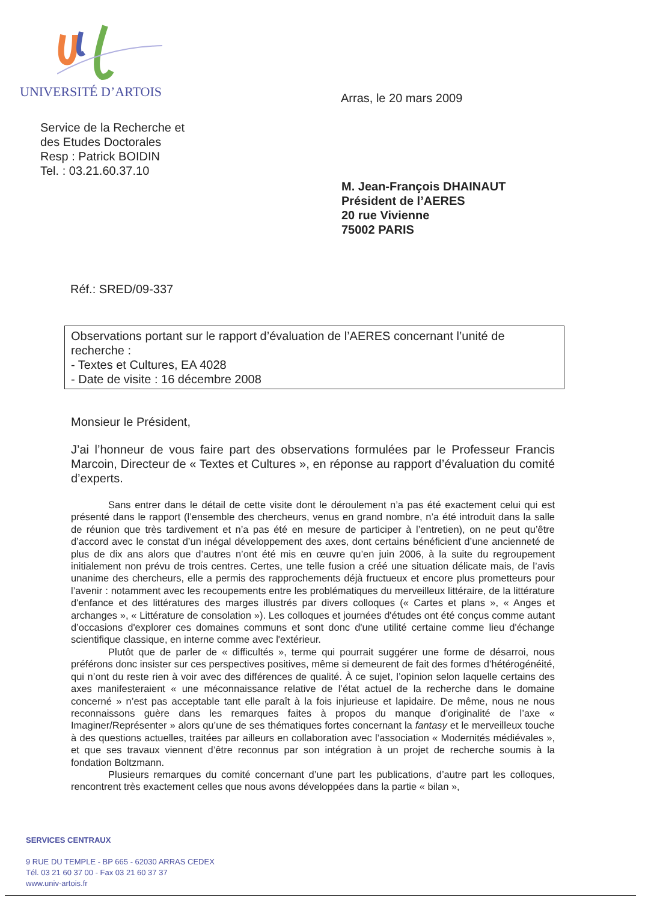UNIVERSITÉ D’ARTOIS Arras, le 20 mars 2009
Service de la Recherche et
des Etudes Doctorales
Resp : Patrick BOIDIN
Tel. : 03.21.60.37.10
M. Jean-François DHAINAUT
Président de l’AERES
20 rue Vivienne
75002 PARIS
Réf.: SRED/09-337
Observations portant sur le rapport d’évaluation de l’AERES concernant l’unité de recherche :
- Textes et Cultures, EA 4028
- Date de visite : 16 décembre 2008
Monsieur le Président,
J’ai l’honneur de vous faire part des observations formulées par le Professeur Francis Marcoin, Directeur de « Textes et Cultures », en réponse au rapport d’évaluation du comité d’experts.
Sans entrer dans le détail de cette visite dont le déroulement n’a pas été exactement celui qui est présenté dans le rapport (l’ensemble des chercheurs, venus en grand nombre, n’a été introduit dans la salle de réunion que très tardivement et n’a pas été en mesure de participer à l’entretien), on ne peut qu’être d’accord avec le constat d’un inégal développement des axes, dont certains bénéficient d’une ancienneté de plus de dix ans alors que d’autres n’ont été mis en œuvre qu’en juin 2006, à la suite du regroupement initialement non prévu de trois centres. Certes, une telle fusion a créé une situation délicate mais, de l’avis unanime des chercheurs, elle a permis des rapprochements déjà fructueux et encore plus prometteurs pour l’avenir : notamment avec les recoupements entre les problématiques du merveilleux littéraire, de la littérature d'enfance et des littératures des marges illustrés par divers colloques (« Cartes et plans », « Anges et archanges », « Littérature de consolation »). Les colloques et journées d'études ont été conçus comme autant d’occasions d'explorer ces domaines communs et sont donc d'une utilité certaine comme lieu d'échange scientifique classique, en interne comme avec l'extérieur.
Plutôt que de parler de « difficultés », terme qui pourrait suggérer une forme de désarroi, nous préférons donc insister sur ces perspectives positives, même si demeurent de fait des formes d’hétérogénéité, qui n’ont du reste rien à voir avec des différences de qualité. À ce sujet, l’opinion selon laquelle certains des axes manifesteraient « une méconnaissance relative de l’état actuel de la recherche dans le domaine concerné » n’est pas acceptable tant elle paraît à la fois injurieuse et lapidaire. De même, nous ne nous reconnaissons guère dans les remarques faites à propos du manque d’originalité de l’axe « Imaginer/Représenter » alors qu’une de ses thématiques fortes concernant la fantasy et le merveilleux touche à des questions actuelles, traitées par ailleurs en collaboration avec l’association « Modernités médiévales », et que ses travaux viennent d’être reconnus par son intégration à un projet de recherche soumis à la fondation Boltzmann.
Plusieurs remarques du comité concernant d’une part les publications, d’autre part les colloques, rencontrent très exactement celles que nous avons développées dans la partie « bilan »,
SERVICES CENTRAUX
9 RUE DU TEMPLE - BP 665 - 62030 ARRAS CEDEX
Tél. 03 21 60 37 00 - Fax 03 21 60 37 37
www.univ-artois.fr